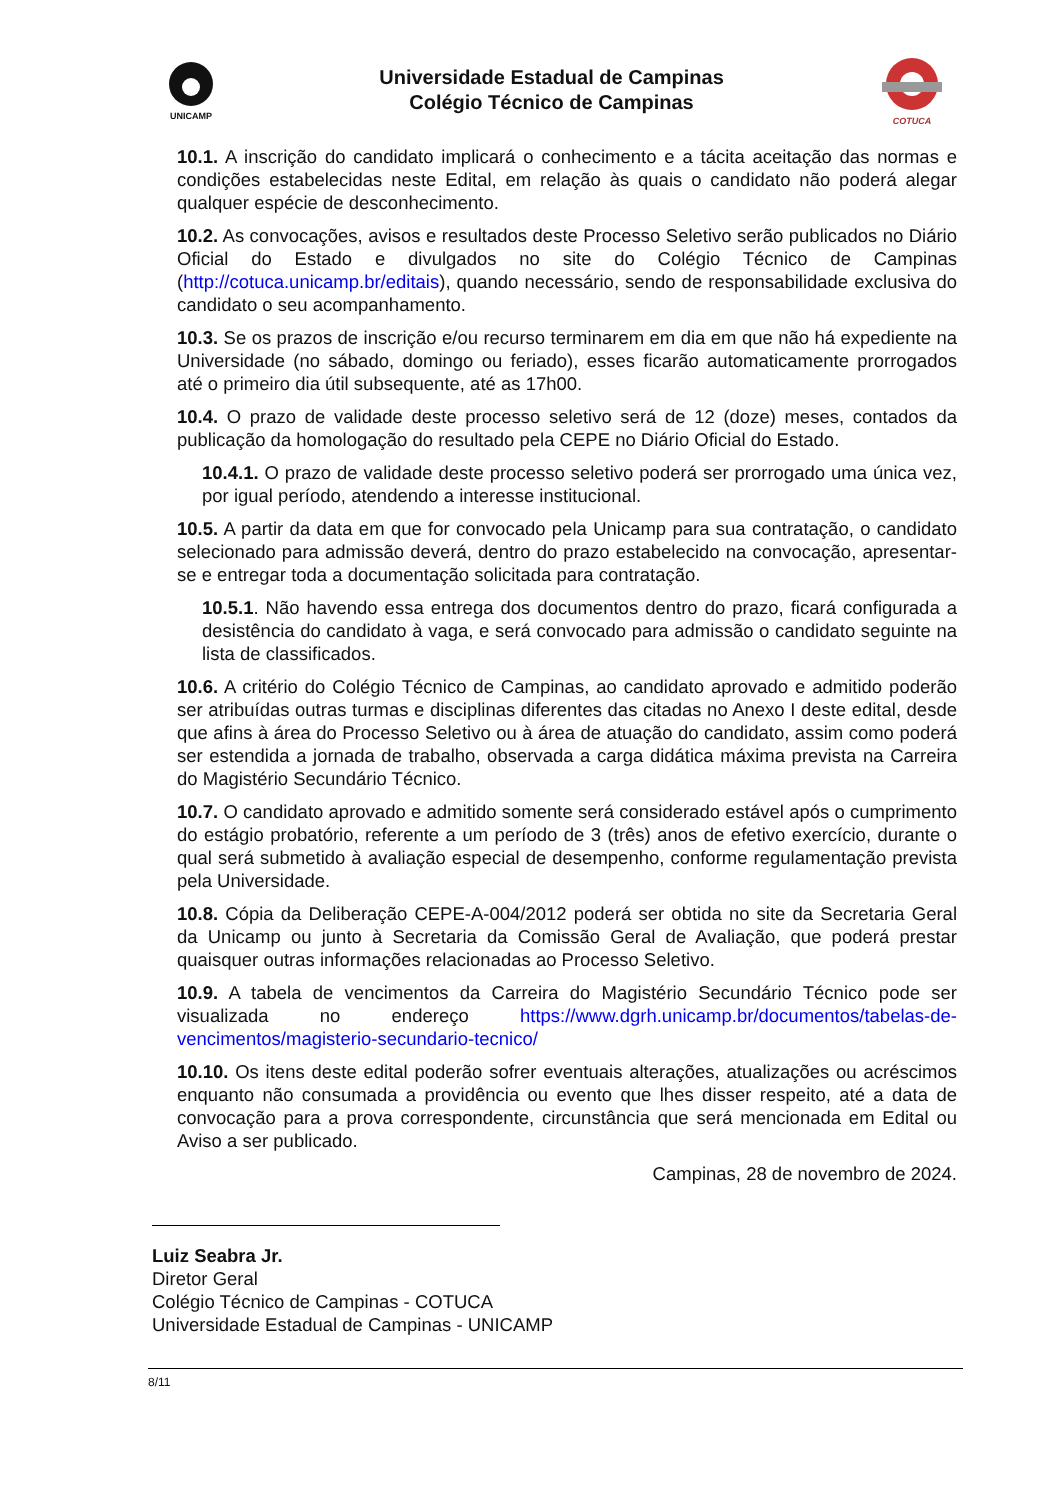UNICAMP
Universidade Estadual de Campinas
Colégio Técnico de Campinas
COTUCA
10.1. A inscrição do candidato implicará o conhecimento e a tácita aceitação das normas e condições estabelecidas neste Edital, em relação às quais o candidato não poderá alegar qualquer espécie de desconhecimento.
10.2. As convocações, avisos e resultados deste Processo Seletivo serão publicados no Diário Oficial do Estado e divulgados no site do Colégio Técnico de Campinas (http://cotuca.unicamp.br/editais), quando necessário, sendo de responsabilidade exclusiva do candidato o seu acompanhamento.
10.3. Se os prazos de inscrição e/ou recurso terminarem em dia em que não há expediente na Universidade (no sábado, domingo ou feriado), esses ficarão automaticamente prorrogados até o primeiro dia útil subsequente, até as 17h00.
10.4. O prazo de validade deste processo seletivo será de 12 (doze) meses, contados da publicação da homologação do resultado pela CEPE no Diário Oficial do Estado.
10.4.1. O prazo de validade deste processo seletivo poderá ser prorrogado uma única vez, por igual período, atendendo a interesse institucional.
10.5. A partir da data em que for convocado pela Unicamp para sua contratação, o candidato selecionado para admissão deverá, dentro do prazo estabelecido na convocação, apresentar-se e entregar toda a documentação solicitada para contratação.
10.5.1. Não havendo essa entrega dos documentos dentro do prazo, ficará configurada a desistência do candidato à vaga, e será convocado para admissão o candidato seguinte na lista de classificados.
10.6. A critério do Colégio Técnico de Campinas, ao candidato aprovado e admitido poderão ser atribuídas outras turmas e disciplinas diferentes das citadas no Anexo I deste edital, desde que afins à área do Processo Seletivo ou à área de atuação do candidato, assim como poderá ser estendida a jornada de trabalho, observada a carga didática máxima prevista na Carreira do Magistério Secundário Técnico.
10.7. O candidato aprovado e admitido somente será considerado estável após o cumprimento do estágio probatório, referente a um período de 3 (três) anos de efetivo exercício, durante o qual será submetido à avaliação especial de desempenho, conforme regulamentação prevista pela Universidade.
10.8. Cópia da Deliberação CEPE-A-004/2012 poderá ser obtida no site da Secretaria Geral da Unicamp ou junto à Secretaria da Comissão Geral de Avaliação, que poderá prestar quaisquer outras informações relacionadas ao Processo Seletivo.
10.9. A tabela de vencimentos da Carreira do Magistério Secundário Técnico pode ser visualizada no endereço https://www.dgrh.unicamp.br/documentos/tabelas-de-vencimentos/magisterio-secundario-tecnico/
10.10. Os itens deste edital poderão sofrer eventuais alterações, atualizações ou acréscimos enquanto não consumada a providência ou evento que lhes disser respeito, até a data de convocação para a prova correspondente, circunstância que será mencionada em Edital ou Aviso a ser publicado.
Campinas, 28 de novembro de 2024.
Luiz Seabra Jr.
Diretor Geral
Colégio Técnico de Campinas - COTUCA
Universidade Estadual de Campinas - UNICAMP
8/11